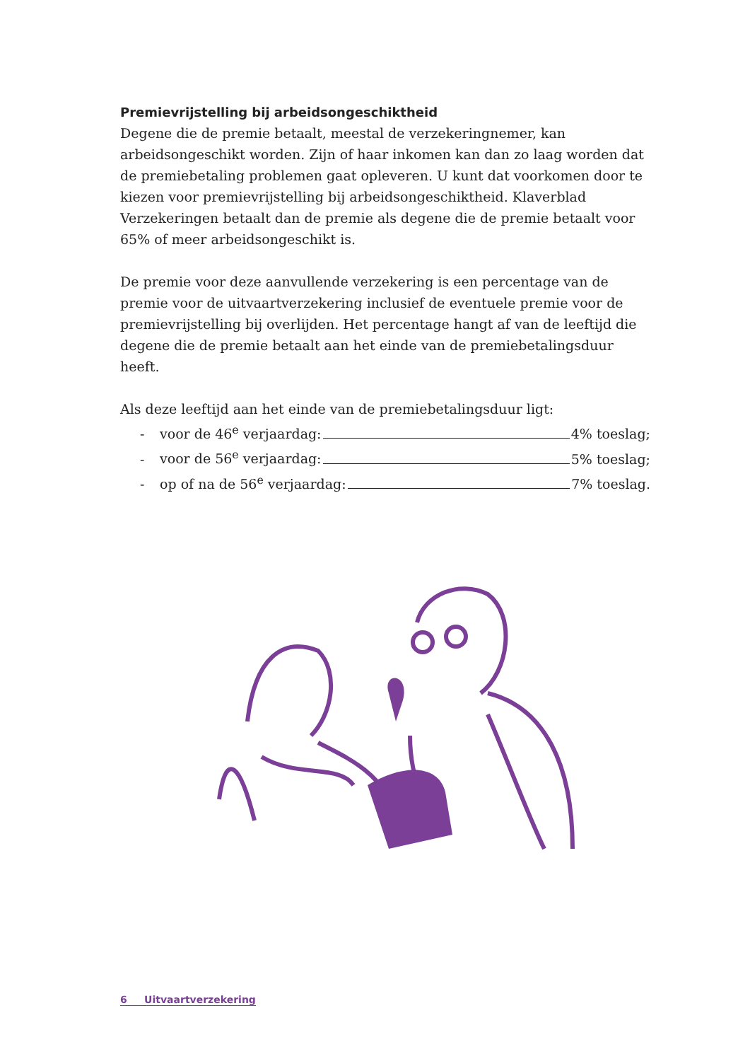Premievrijstelling bij arbeidsongeschiktheid
Degene die de premie betaalt, meestal de verzekeringnemer, kan arbeidsonge­schikt worden. Zijn of haar inkomen kan dan zo laag worden dat de premie­betaling problemen gaat opleveren. U kunt dat voorkomen door te kiezen voor premievrijstelling bij arbeidsongeschiktheid. Klaverblad Verzekeringen betaalt dan de premie als degene die de premie betaalt voor 65% of meer arbeids­ongeschikt is.
De premie voor deze aanvullende verzekering is een percentage van de premie voor de uitvaartverzekering inclusief de eventuele premie voor de premie­vrijstelling bij overlijden. Het percentage hangt af van de leeftijd die degene die de premie betaalt aan het einde van de premiebetalingsduur heeft.
Als deze leeftijd aan het einde van de premiebetalingsduur ligt:
- voor de 46<sup>e</sup> verjaardag: 4% toeslag;
- voor de 56<sup>e</sup> verjaardag: 5% toeslag;
- op of na de 56<sup>e</sup> verjaardag: 7% toeslag.
6 Uitvaartverzekering